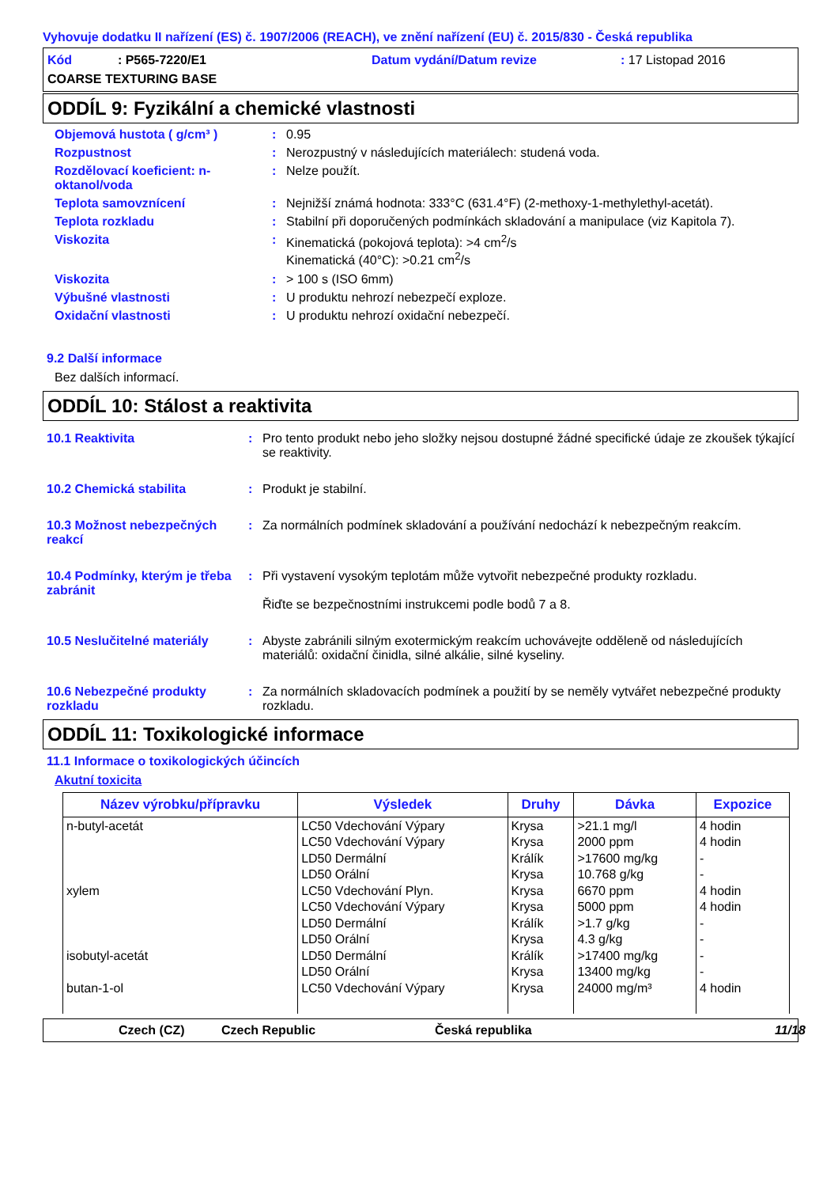Vyhovuje dodatku II nařízení (ES) č. 1907/2006 (REACH), ve znění nařízení (EU) č. 2015/830 - Česká republika
Kód : P565-7220/E1
Datum vydání/Datum revize
: 17 Listopad 2016
COARSE TEXTURING BASE
ODDÍL 9: Fyzikální a chemické vlastnosti
Objemová hustota ( g/cm³ ): 0.95
Rozpustnost: Nerozpustný v následujících materiálech: studená voda.
Rozdělovací koeficient: n-oktanol/voda: Nelze použít.
Teplota samovznícení: Nejnižší známá hodnota: 333°C (631.4°F) (2-methoxy-1-methylethyl-acetát).
Teplota rozkladu: Stabilní při doporučených podmínkách skladování a manipulace (viz Kapitola 7).
Viskozita: Kinematická (pokojová teplota): >4 cm<sup>2</sup>/s
Kinematická (40°C): >0.21 cm<sup>2</sup>/s
Viskozita: > 100 s (ISO 6mm)
Výbušné vlastnosti: U produktu nehrozí nebezpečí exploze.
Oxidační vlastnosti: U produktu nehrozí oxidační nebezpečí.
9.2 Další informace
Bez dalších informací.
ODDÍL 10: Stálost a reaktivita
10.1 Reaktivita: Pro tento produkt nebo jeho složky nejsou dostupné žádné specifické údaje ze zkoušek týkající se reaktivity.
10.2 Chemická stabilita: Produkt je stabilní.
10.3 Možnost nebezpečných reakcí: Za normálních podmínek skladování a používání nedochází k nebezpečným reakcím.
10.4 Podmínky, kterým je třeba zabránit: Při vystavení vysokým teplotám může vytvořit nebezpečné produkty rozkladu.
Řiďte se bezpečnostními instrukcemi podle bodů 7 a 8.
10.5 Neslučitelné materiály: Abyste zabránili silným exotermickým reakcím uchovávejte odděleně od následujících materiálů: oxidační činidla, silné alkálie, silné kyseliny.
10.6 Nebezpečné produkty rozkladu: Za normálních skladovacích podmínek a použití by se neměly vytvářet nebezpečné produkty rozkladu.
ODDÍL 11: Toxikologické informace
11.1 Informace o toxikologických účincích
Akutní toxicita
| Název výrobku/přípravku | Výsledek | Druhy | Dávka | Expozice |
| --- | --- | --- | --- | --- |
| n-butyl-acetát xylem isobutyl-acetát butan-1-ol | LC50 Vdechování Výpary LC50 Vdechování Výpary LD50 Dermální LD50 Orální LC50 Vdechování Plyn. LC50 Vdechování Výpary LD50 Dermální LD50 Orální LD50 Dermální LD50 Orální LC50 Vdechování Výpary | Krysa Krysa Králík Krysa Krysa Krysa Králík Krysa Králík Krysa Krysa | >21.1 mg/l 2000 ppm >17600 mg/kg 10.768 g/kg 6670 ppm 5000 ppm >1.7 g/kg 4.3 g/kg >17400 mg/kg 13400 mg/kg 24000 mg/m³ | 4 hodin 4 hodin - - 4 hodin 4 hodin - - - - 4 hodin |
Czech (CZ) Czech Republic Česká republika 11/18